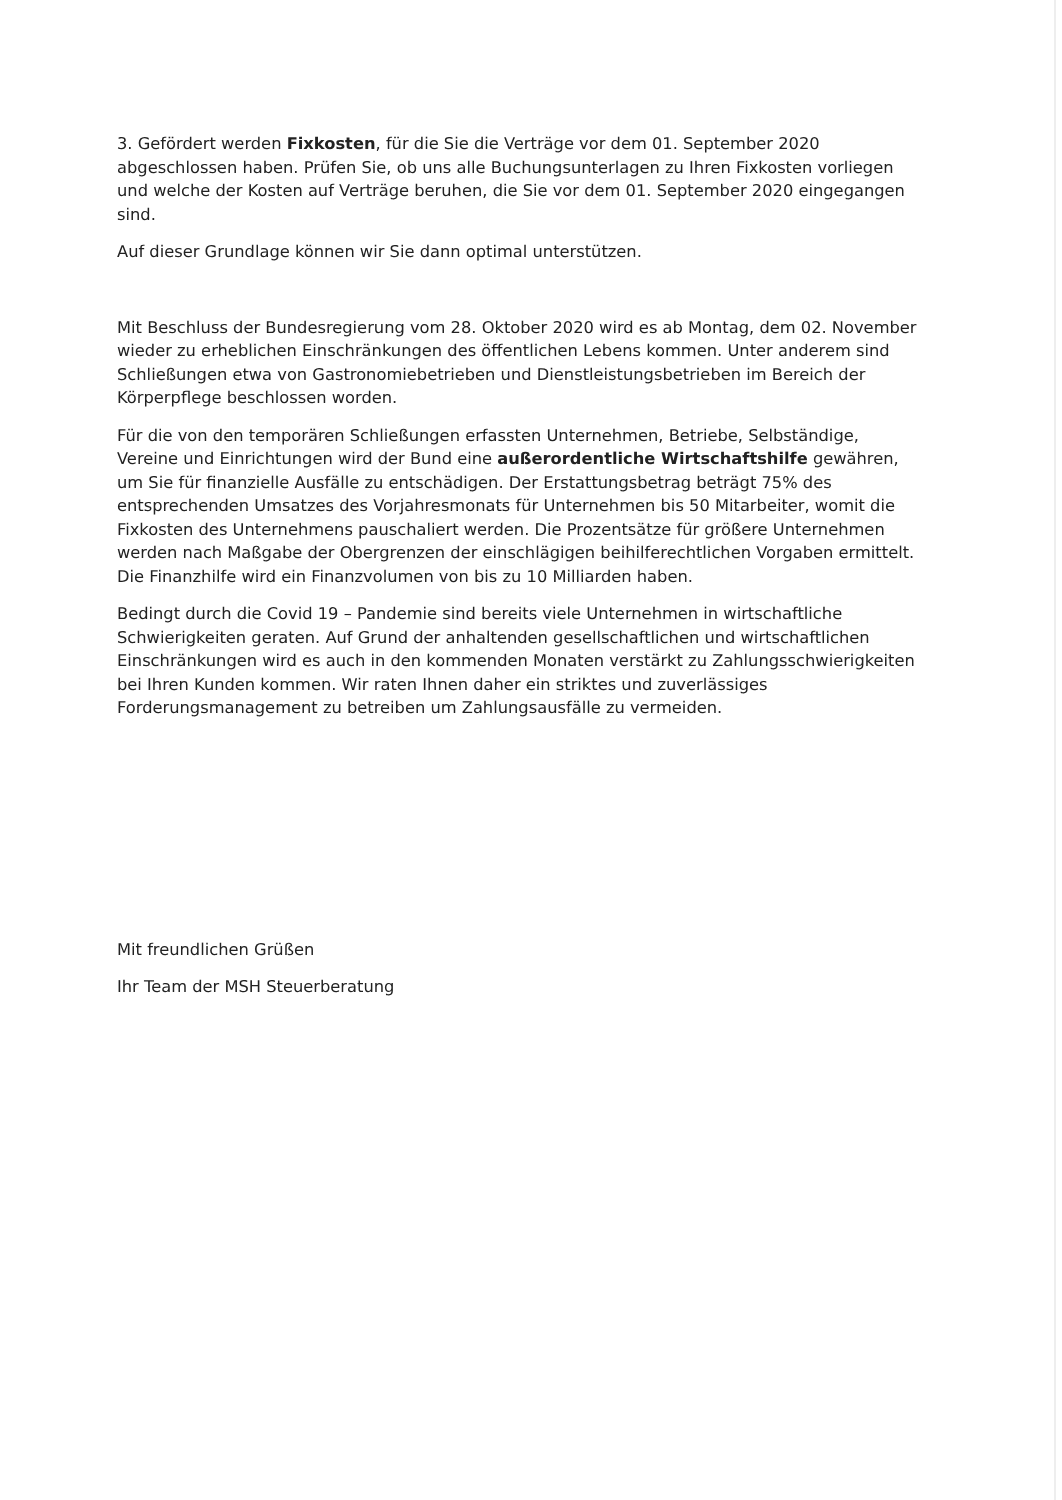3. Gefördert werden Fixkosten, für die Sie die Verträge vor dem 01. September 2020 abgeschlossen haben. Prüfen Sie, ob uns alle Buchungsunterlagen zu Ihren Fixkosten vorliegen und welche der Kosten auf Verträge beruhen, die Sie vor dem 01. September 2020 eingegangen sind.
Auf dieser Grundlage können wir Sie dann optimal unterstützen.
Mit Beschluss der Bundesregierung vom 28. Oktober 2020 wird es ab Montag, dem 02. November wieder zu erheblichen Einschränkungen des öffentlichen Lebens kommen. Unter anderem sind Schließungen etwa von Gastronomiebetrieben und Dienstleistungsbetrieben im Bereich der Körperpflege beschlossen worden.
Für die von den temporären Schließungen erfassten Unternehmen, Betriebe, Selbständige, Vereine und Einrichtungen wird der Bund eine außerordentliche Wirtschaftshilfe gewähren, um Sie für finanzielle Ausfälle zu entschädigen. Der Erstattungsbetrag beträgt 75% des entsprechenden Umsatzes des Vorjahresmonats für Unternehmen bis 50 Mitarbeiter, womit die Fixkosten des Unternehmens pauschaliert werden. Die Prozentsätze für größere Unternehmen werden nach Maßgabe der Obergrenzen der einschlägigen beihilferechtlichen Vorgaben ermittelt. Die Finanzhilfe wird ein Finanzvolumen von bis zu 10 Milliarden haben.
Bedingt durch die Covid 19 – Pandemie sind bereits viele Unternehmen in wirtschaftliche Schwierigkeiten geraten. Auf Grund der anhaltenden gesellschaftlichen und wirtschaftlichen Einschränkungen wird es auch in den kommenden Monaten verstärkt zu Zahlungsschwierigkeiten bei Ihren Kunden kommen. Wir raten Ihnen daher ein striktes und zuverlässiges Forderungsmanagement zu betreiben um Zahlungsausfälle zu vermeiden.
Mit freundlichen Grüßen
Ihr Team der MSH Steuerberatung